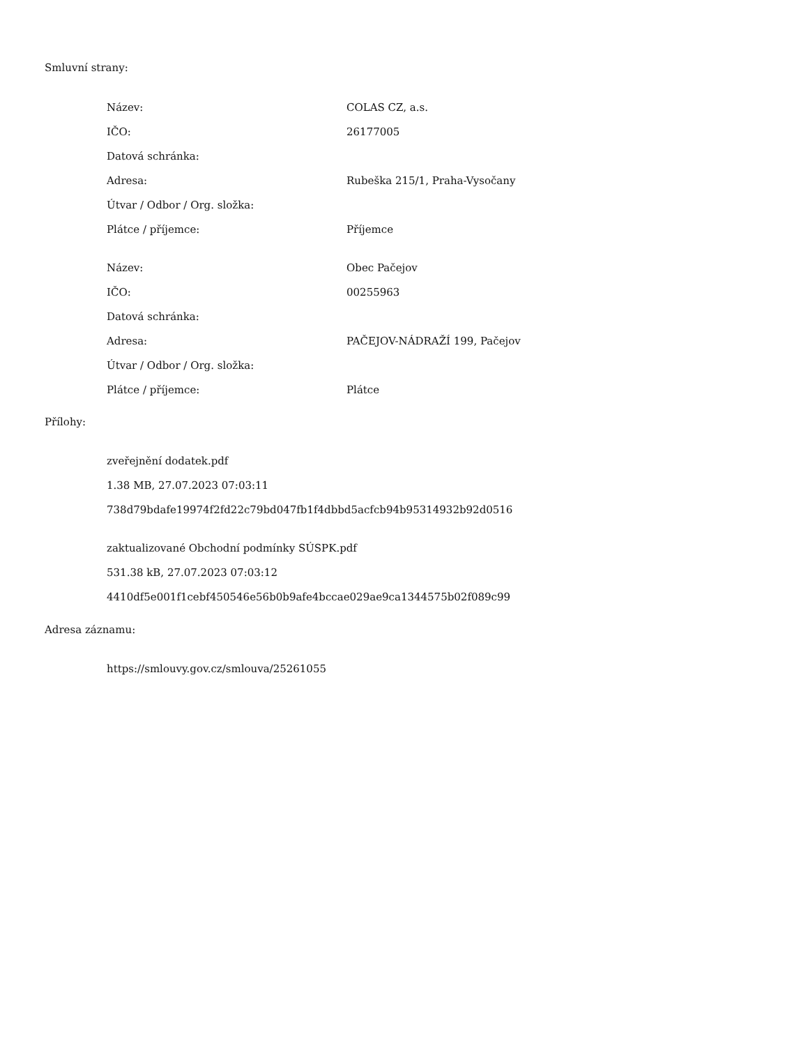Smluvní strany:
| Název: | COLAS CZ, a.s. |
| IČO: | 26177005 |
| Datová schránka: | |
| Adresa: | Rubeška 215/1, Praha-Vysočany |
| Útvar / Odbor / Org. složka: | |
| Plátce / příjemce: | Příjemce |
| Název: | Obec Pačejov |
| IČO: | 00255963 |
| Datová schránka: | |
| Adresa: | PAČEJOV-NÁDRAŽÍ 199, Pačejov |
| Útvar / Odbor / Org. složka: | |
| Plátce / příjemce: | Plátce |
Přílohy:
zveřejnění dodatek.pdf
1.38 MB, 27.07.2023 07:03:11
738d79bdafe19974f2fd22c79bd047fb1f4dbbd5acfcb94b95314932b92d0516
zaktualizované Obchodní podmínky SÚSPK.pdf
531.38 kB, 27.07.2023 07:03:12
4410df5e001f1cebf450546e56b0b9afe4bccae029ae9ca1344575b02f089c99
Adresa záznamu:
https://smlouvy.gov.cz/smlouva/25261055